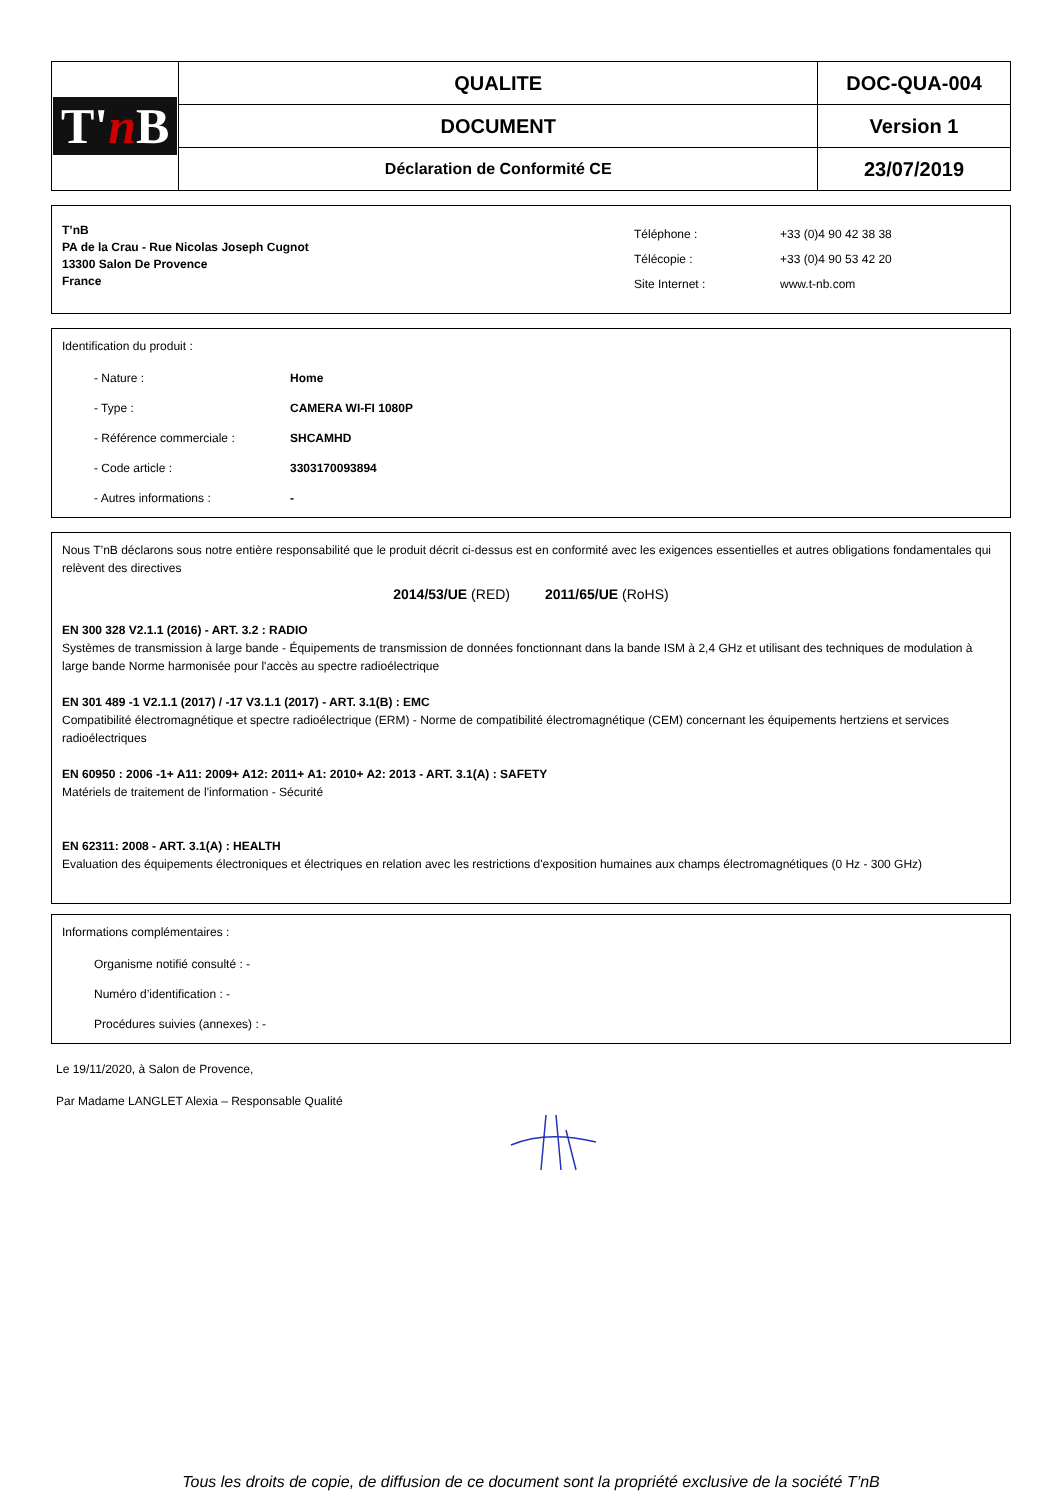| T' n B | QUALITE | DOC-QUA-004 |
| | DOCUMENT | Version 1 |
| | Déclaration de Conformité CE | 23/07/2019 |
T’nB
PA de la Crau - Rue Nicolas Joseph Cugnot
13300 Salon De Provence
France
Téléphone :
Télécopie :
Site Internet :
+33 (0)4 90 42 38 38
+33 (0)4 90 53 42 20
www.t-nb.com
Identification du produit :
- Nature : Home
- Type : CAMERA WI-FI 1080P
- Référence commerciale : SHCAMHD
- Code article : 3303170093894
- Autres informations : -
Nous T’nB déclarons sous notre entière responsabilité que le produit décrit ci-dessus est en conformité avec les exigences essentielles et autres obligations fondamentales qui relèvent des directives
2014/53/UE (RED) 2011/65/UE (RoHS)
EN 300 328 V2.1.1 (2016) - ART. 3.2 : RADIO
Systèmes de transmission à large bande - Équipements de transmission de données fonctionnant dans la bande ISM à 2,4 GHz et utilisant des techniques de modulation à large bande Norme harmonisée pour l'accès au spectre radioélectrique
EN 301 489 -1 V2.1.1 (2017) / -17 V3.1.1 (2017) - ART. 3.1(B) : EMC
Compatibilité électromagnétique et spectre radioélectrique (ERM) - Norme de compatibilité électromagnétique (CEM) concernant les équipements hertziens et services radioélectriques
EN 60950 : 2006 -1+ A11: 2009+ A12: 2011+ A1: 2010+ A2: 2013 - ART. 3.1(A) : SAFETY
Matériels de traitement de l'information - Sécurité
EN 62311: 2008 - ART. 3.1(A) : HEALTH
Evaluation des équipements électroniques et électriques en relation avec les restrictions d'exposition humaines aux champs électromagnétiques (0 Hz - 300 GHz)
Informations complémentaires :
Organisme notifié consulté : -
Numéro d’identification : -
Procédures suivies (annexes) : -
Le 19/11/2020, à Salon de Provence,
Par Madame LANGLET Alexia – Responsable Qualité
Tous les droits de copie, de diffusion de ce document sont la propriété exclusive de la société T’nB